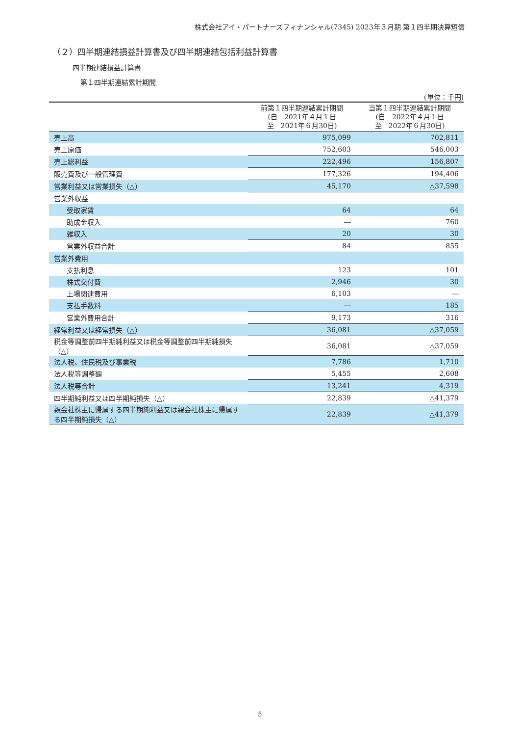株式会社アイ・パートナーズフィナンシャル(7345) 2023年３月期 第１四半期決算短信
（２）四半期連結損益計算書及び四半期連結包括利益計算書
四半期連結損益計算書
第１四半期連結累計期間
(単位：千円)
| | 前第１四半期連結累計期間 (自 2021年４月１日 至 2021年６月30日) | 当第１四半期連結累計期間 (自 2022年４月１日 至 2022年６月30日) |
| --- | --- | --- |
| 売上高 | 975,099 | 702,811 |
| 売上原価 | 752,603 | 546,003 |
| 売上総利益 | 222,496 | 156,807 |
| 販売費及び一般管理費 | 177,326 | 194,406 |
| 営業利益又は営業損失（△） | 45,170 | △37,598 |
| 営業外収益 | | |
| 受取家賃 | 64 | 64 |
| 助成金収入 | ― | 760 |
| 雑収入 | 20 | 30 |
| 営業外収益合計 | 84 | 855 |
| 営業外費用 | | |
| 支払利息 | 123 | 101 |
| 株式交付費 | 2,946 | 30 |
| 上場関連費用 | 6,103 | ― |
| 支払手数料 | ― | 185 |
| 営業外費用合計 | 9,173 | 316 |
| 経常利益又は経常損失（△） | 36,081 | △37,059 |
| 税金等調整前四半期純利益又は税金等調整前四半期純損失（△） | 36,081 | △37,059 |
| 法人税、住民税及び事業税 | 7,786 | 1,710 |
| 法人税等調整額 | 5,455 | 2,608 |
| 法人税等合計 | 13,241 | 4,319 |
| 四半期純利益又は四半期純損失（△） | 22,839 | △41,379 |
| 親会社株主に帰属する四半期純利益又は親会社株主に帰属する四半期純損失（△） | 22,839 | △41,379 |
5